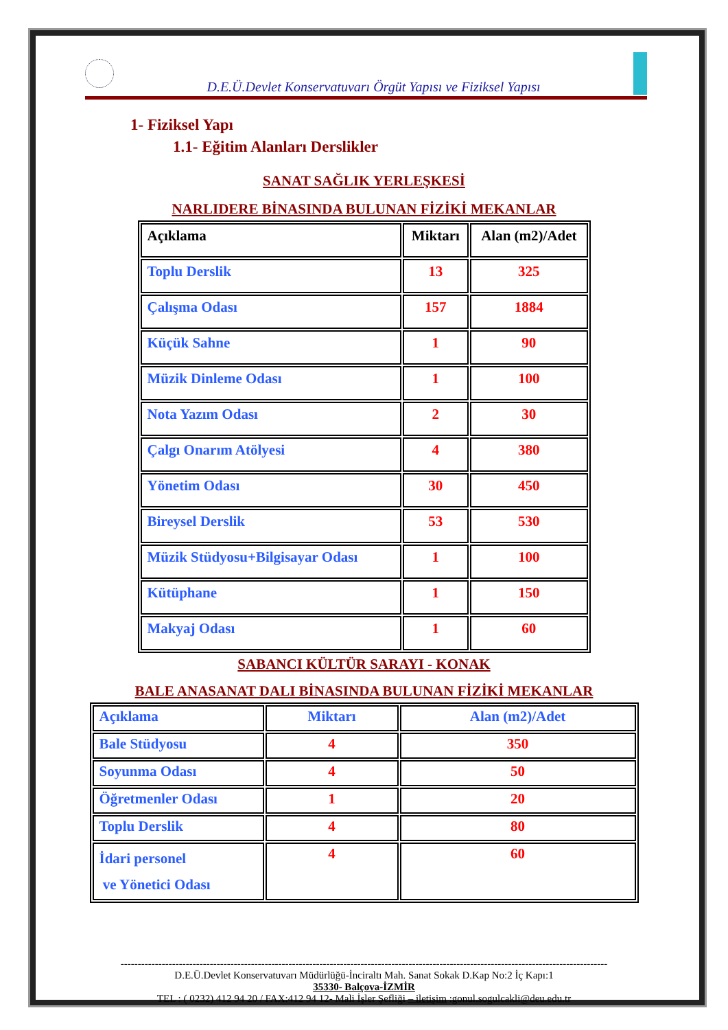D.E.Ü.Devlet Konservatuvarı Örgüt Yapısı ve Fiziksel Yapısı
1- Fiziksel Yapı
1.1- Eğitim Alanları Derslikler
SANAT SAĞLIK YERLEŞKESİ
NARLIDERE BİNASINDA BULUNAN FİZİKİ MEKANLAR
| Açıklama | Miktarı | Alan (m2)/Adet |
| --- | --- | --- |
| Toplu Derslik | 13 | 325 |
| Çalışma Odası | 157 | 1884 |
| Küçük Sahne | 1 | 90 |
| Müzik Dinleme Odası | 1 | 100 |
| Nota Yazım Odası | 2 | 30 |
| Çalgı Onarım Atölyesi | 4 | 380 |
| Yönetim Odası | 30 | 450 |
| Bireysel Derslik | 53 | 530 |
| Müzik Stüdyosu+Bilgisayar Odası | 1 | 100 |
| Kütüphane | 1 | 150 |
| Makyaj Odası | 1 | 60 |
SABANCI KÜLTÜR SARAYI - KONAK
BALE ANASANAT DALI BİNASINDA BULUNAN FİZİKİ MEKANLAR
| Açıklama | Miktarı | Alan (m2)/Adet |
| --- | --- | --- |
| Bale Stüdyosu | 4 | 350 |
| Soyunma Odası | 4 | 50 |
| Öğretmenler Odası | 1 | 20 |
| Toplu Derslik | 4 | 80 |
| İdari personel ve Yönetici Odası | 4 | 60 |
----------------------------------------------------------------------------------------------------------------------------------------------
D.E.Ü.Devlet Konservatuvarı Müdürlüğü-İnciraltı Mah. Sanat Sokak D.Kap No:2 İç Kapı:1
35330- Balçova-İZMİR
TEL : ( 0232) 412 94 20 / FAX:412 94 12- Mali İşler Şefliği – iletişim :gonul.sogulcakli@deu.edu.tr